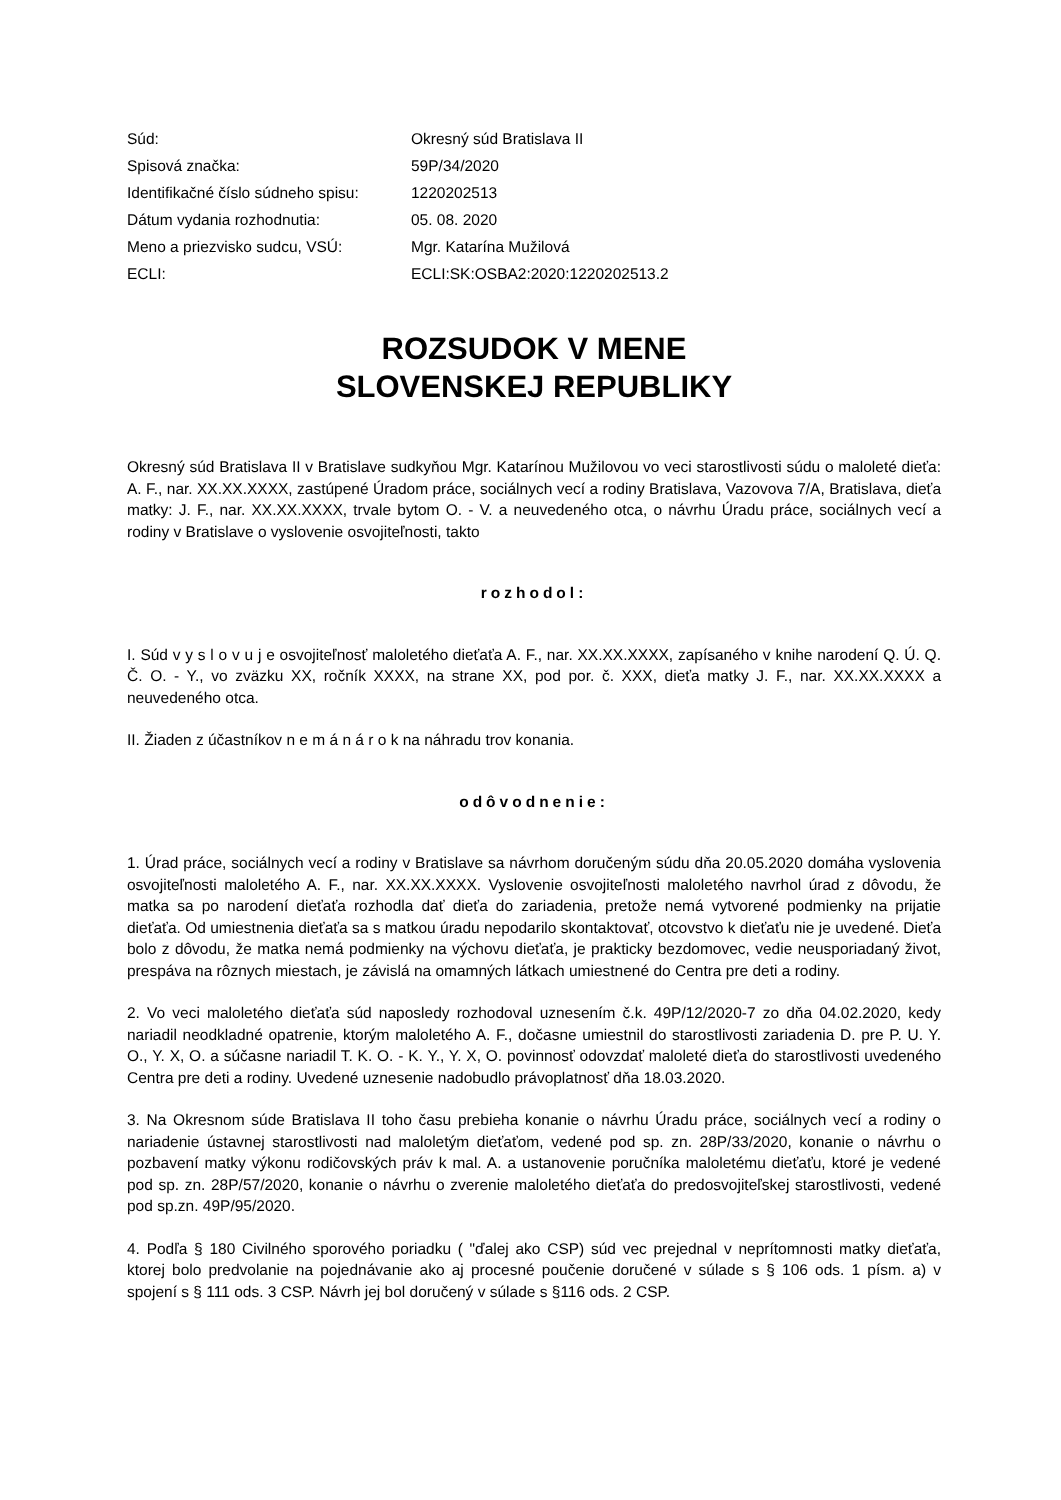| Súd: | Okresný súd Bratislava II |
| Spisová značka: | 59P/34/2020 |
| Identifikačné číslo súdneho spisu: | 1220202513 |
| Dátum vydania rozhodnutia: | 05. 08. 2020 |
| Meno a priezvisko sudcu, VSÚ: | Mgr. Katarína Mužilová |
| ECLI: | ECLI:SK:OSBA2:2020:1220202513.2 |
ROZSUDOK V MENE
SLOVENSKEJ REPUBLIKY
Okresný súd Bratislava II v Bratislave sudkyňou Mgr. Katarínou Mužilovou vo veci starostlivosti súdu o maloleté dieťa: A. F., nar. XX.XX.XXXX, zastúpené Úradom práce, sociálnych vecí a rodiny Bratislava, Vazovova 7/A, Bratislava, dieťa matky: J. F., nar. XX.XX.XXXX, trvale bytom O. - V. a neuvedeného otca, o návrhu Úradu práce, sociálnych vecí a rodiny v Bratislave o vyslovenie osvojiteľnosti, takto
rozhodol:
I. Súd v y s l o v u j e osvojiteľnosť maloletého dieťaťa A. F., nar. XX.XX.XXXX, zapísaného v knihe narodení Q. Ú. Q. Č. O. - Y., vo zväzku XX, ročník XXXX, na strane XX, pod por. č. XXX, dieťa matky J. F., nar. XX.XX.XXXX a neuvedeného otca.
II. Žiaden z účastníkov n e m á n á r o k na náhradu trov konania.
odôvodnenie:
1. Úrad práce, sociálnych vecí a rodiny v Bratislave sa návrhom doručeným súdu dňa 20.05.2020 domáha vyslovenia osvojiteľnosti maloletého A. F., nar. XX.XX.XXXX. Vyslovenie osvojiteľnosti maloletého navrhol úrad z dôvodu, že matka sa po narodení dieťaťa rozhodla dať dieťa do zariadenia, pretože nemá vytvorené podmienky na prijatie dieťaťa. Od umiestnenia dieťaťa sa s matkou úradu nepodarilo skontaktovať, otcovstvo k dieťaťu nie je uvedené. Dieťa bolo z dôvodu, že matka nemá podmienky na výchovu dieťaťa, je prakticky bezdomovec, vedie neusporiadaný život, prespáva na rôznych miestach, je závislá na omamných látkach umiestnené do Centra pre deti a rodiny.
2. Vo veci maloletého dieťaťa súd naposledy rozhodoval uznesením č.k. 49P/12/2020-7 zo dňa 04.02.2020, kedy nariadil neodkladné opatrenie, ktorým maloletého A. F., dočasne umiestnil do starostlivosti zariadenia D. pre P. U. Y. O., Y. X, O. a súčasne nariadil T. K. O. - K. Y., Y. X, O. povinnosť odovzdať maloleté dieťa do starostlivosti uvedeného Centra pre deti a rodiny. Uvedené uznesenie nadobudlo právoplatnosť dňa 18.03.2020.
3. Na Okresnom súde Bratislava II toho času prebieha konanie o návrhu Úradu práce, sociálnych vecí a rodiny o nariadenie ústavnej starostlivosti nad maloletým dieťaťom, vedené pod sp. zn. 28P/33/2020, konanie o návrhu o pozbavení matky výkonu rodičovských práv k mal. A. a ustanovenie poručníka maloletému dieťaťu, ktoré je vedené pod sp. zn. 28P/57/2020, konanie o návrhu o zverenie maloletého dieťaťa do predosvojiteľskej starostlivosti, vedené pod sp.zn. 49P/95/2020.
4. Podľa § 180 Civilného sporového poriadku ( "ďalej ako CSP) súd vec prejednal v neprítomnosti matky dieťaťa, ktorej bolo predvolanie na pojednávanie ako aj procesné poučenie doručené v súlade s § 106 ods. 1 písm. a) v spojení s § 111 ods. 3 CSP. Návrh jej bol doručený v súlade s §116 ods. 2 CSP.